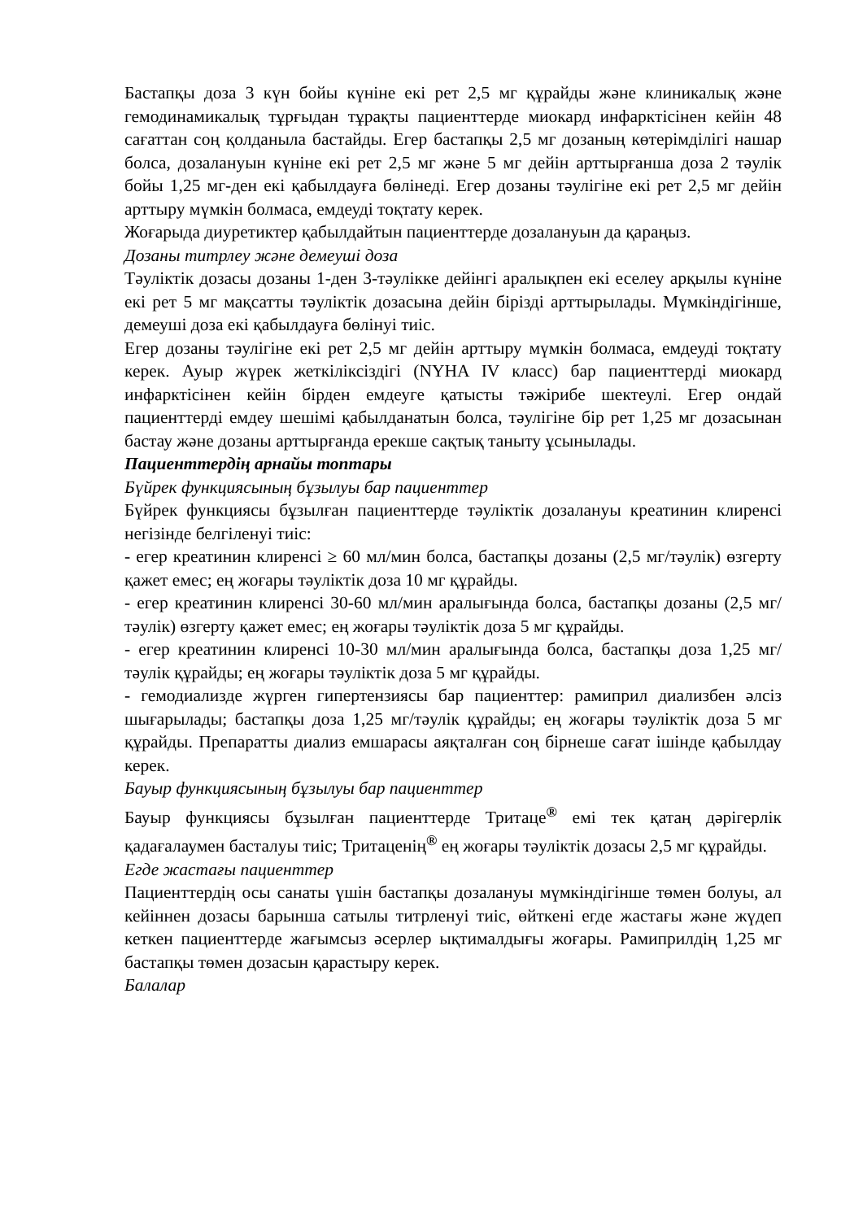Бастапқы доза 3 күн бойы күніне екі рет 2,5 мг құрайды және клиникалық және гемодинамикалық тұрғыдан тұрақты пациенттерде миокард инфарктісінен кейін 48 сағаттан соң қолданыла бастайды. Егер бастапқы 2,5 мг дозаның көтерімділігі нашар болса, дозалануын күніне екі рет 2,5 мг және 5 мг дейін арттырғанша доза 2 тәулік бойы 1,25 мг-ден екі қабылдауға бөлінеді. Егер дозаны тәулігіне екі рет 2,5 мг дейін арттыру мүмкін болмаса, емдеуді тоқтату керек.
Жоғарыда диуретиктер қабылдайтын пациенттерде дозалануын да қараңыз.
Дозаны титрлеу және демеуші доза
Тәуліктік дозасы дозаны 1-ден 3-тәулікке дейінгі аралықпен екі еселеу арқылы күніне екі рет 5 мг мақсатты тәуліктік дозасына дейін бірізді арттырылады. Мүмкіндігінше, демеуші доза екі қабылдауға бөлінуі тиіс.
Егер дозаны тәулігіне екі рет 2,5 мг дейін арттыру мүмкін болмаса, емдеуді тоқтату керек. Ауыр жүрек жеткіліксіздігі (NYHA IV класс) бар пациенттерді миокард инфарктісінен кейін бірден емдеуге қатысты тәжірибе шектеулі. Егер ондай пациенттерді емдеу шешімі қабылданатын болса, тәулігіне бір рет 1,25 мг дозасынан бастау және дозаны арттырғанда ерекше сақтық таныту ұсынылады.
Пациенттердің арнайы топтары
Бүйрек функциясының бұзылуы бар пациенттер
Бүйрек функциясы бұзылған пациенттерде тәуліктік дозалануы креатинин клиренсі негізінде белгіленуі тиіс:
- егер креатинин клиренсі ≥ 60 мл/мин болса, бастапқы дозаны (2,5 мг/тәулік) өзгерту қажет емес; ең жоғары тәуліктік доза 10 мг құрайды.
- егер креатинин клиренсі 30-60 мл/мин аралығында болса, бастапқы дозаны (2,5 мг/тәулік) өзгерту қажет емес; ең жоғары тәуліктік доза 5 мг құрайды.
- егер креатинин клиренсі 10-30 мл/мин аралығында болса, бастапқы доза 1,25 мг/тәулік құрайды; ең жоғары тәуліктік доза 5 мг құрайды.
- гемодиализде жүрген гипертензиясы бар пациенттер: рамиприл диализбен әлсіз шығарылады; бастапқы доза 1,25 мг/тәулік құрайды; ең жоғары тәуліктік доза 5 мг құрайды. Препаратты диализ емшарасы аяқталған соң бірнеше сағат ішінде қабылдау керек.
Бауыр функциясының бұзылуы бар пациенттер
Бауыр функциясы бұзылған пациенттерде Тритаце<sup>®</sup> емі тек қатаң дәрігерлік қадағалаумен басталуы тиіс; Тритаценің<sup>®</sup> ең жоғары тәуліктік дозасы 2,5 мг құрайды.
Егде жастағы пациенттер
Пациенттердің осы санаты үшін бастапқы дозалануы мүмкіндігінше төмен болуы, ал кейіннен дозасы барынша сатылы титрленуі тиіс, өйткені егде жастағы және жүдеп кеткен пациенттерде жағымсыз әсерлер ықтималдығы жоғары. Рамиприлдің 1,25 мг бастапқы төмен дозасын қарастыру керек.
Балалар